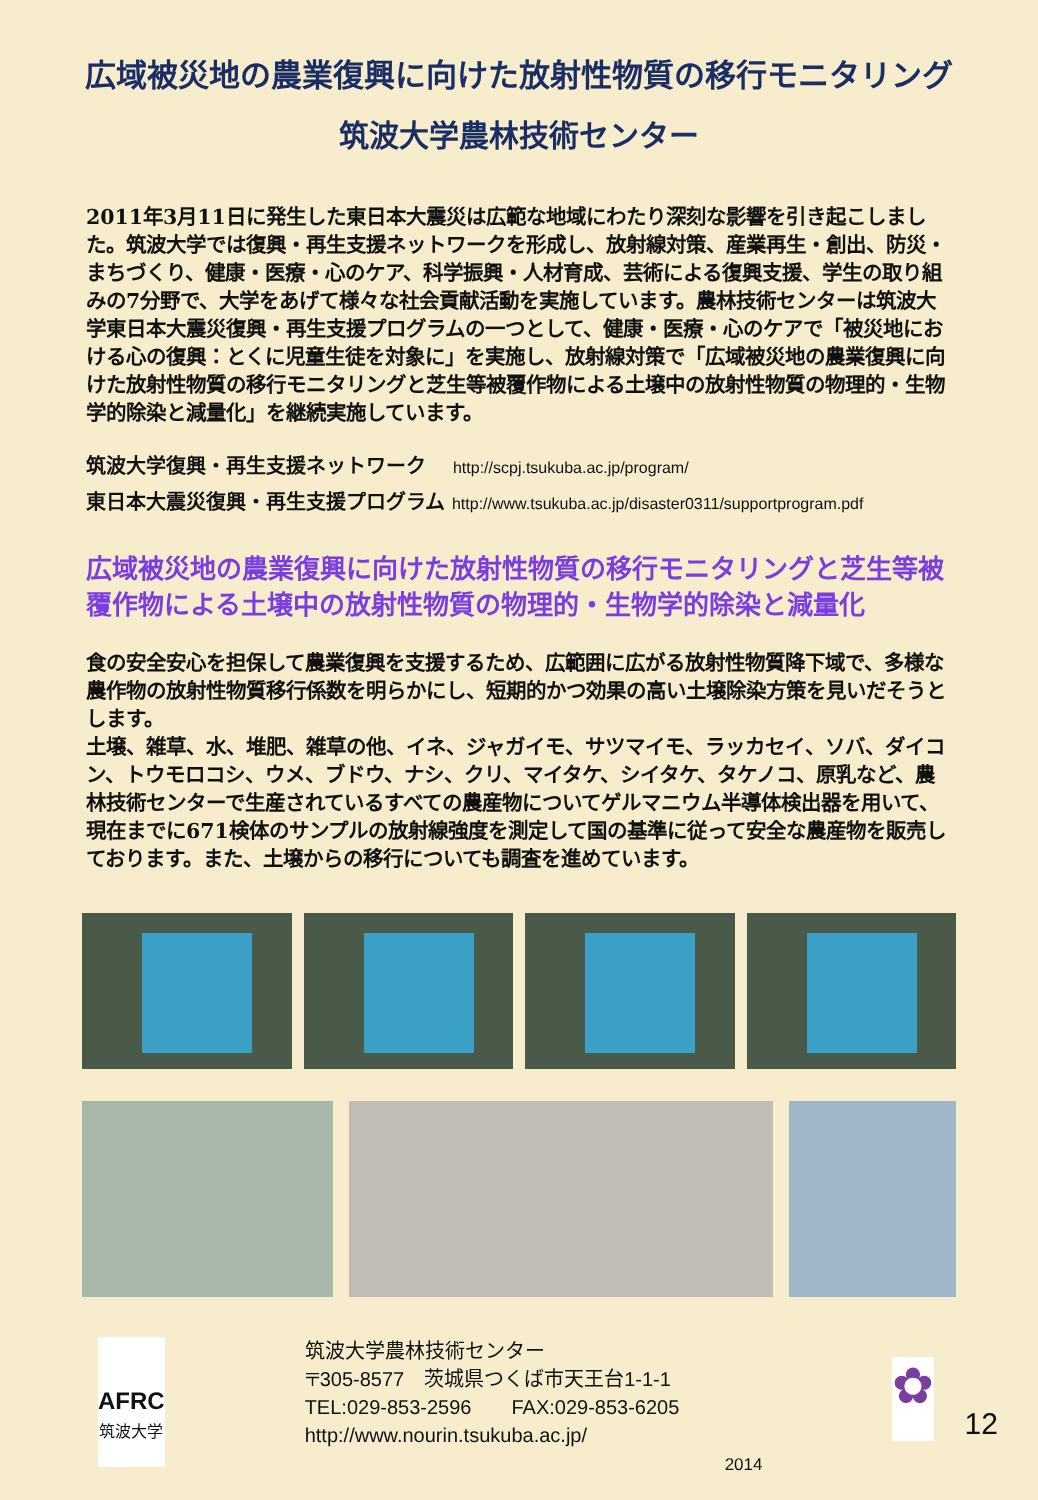広域被災地の農業復興に向けた放射性物質の移行モニタリング
筑波大学農林技術センター
2011年3月11日に発生した東日本大震災は広範な地域にわたり深刻な影響を引き起こしました。筑波大学では復興・再生支援ネットワークを形成し、放射線対策、産業再生・創出、防災・まちづくり、健康・医療・心のケア、科学振興・人材育成、芸術による復興支援、学生の取り組みの7分野で、大学をあげて様々な社会貢献活動を実施しています。農林技術センターは筑波大学東日本大震災復興・再生支援プログラムの一つとして、健康・医療・心のケアで「被災地における心の復興：とくに児童生徒を対象に」を実施し、放射線対策で「広域被災地の農業復興に向けた放射性物質の移行モニタリングと芝生等被覆作物による土壌中の放射性物質の物理的・生物学的除染と減量化」を継続実施しています。
筑波大学復興・再生支援ネットワーク　 http://scpj.tsukuba.ac.jp/program/
東日本大震災復興・再生支援プログラム http://www.tsukuba.ac.jp/disaster0311/supportprogram.pdf
広域被災地の農業復興に向けた放射性物質の移行モニタリングと芝生等被覆作物による土壌中の放射性物質の物理的・生物学的除染と減量化
食の安全安心を担保して農業復興を支援するため、広範囲に広がる放射性物質降下域で、多様な農作物の放射性物質移行係数を明らかにし、短期的かつ効果の高い土壌除染方策を見いだそうとします。
土壌、雑草、水、堆肥、雑草の他、イネ、ジャガイモ、サツマイモ、ラッカセイ、ソバ、ダイコン、トウモロコシ、ウメ、ブドウ、ナシ、クリ、マイタケ、シイタケ、タケノコ、原乳など、農林技術センターで生産されているすべての農産物についてゲルマニウム半導体検出器を用いて、現在までに671検体のサンプルの放射線強度を測定して国の基準に従って安全な農産物を販売しております。また、土壌からの移行についても調査を進めています。
AFRC
筑波大学
筑波大学農林技術センター
〒305-8577　茨城県つくば市天王台1-1-1
TEL:029-853-2596　　FAX:029-853-6205
http://www.nourin.tsukuba.ac.jp/
2014
✿
12